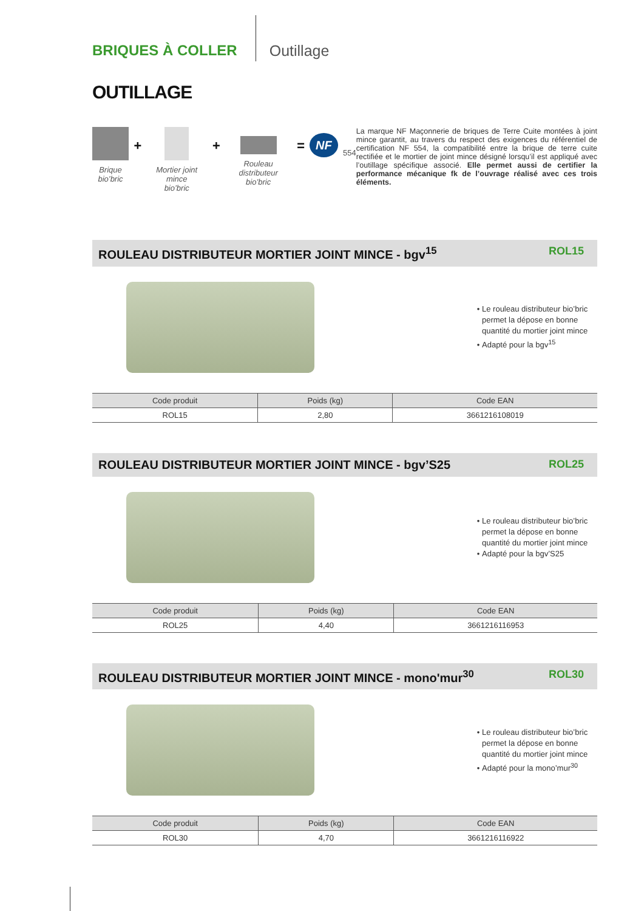BRIQUES À COLLER Outillage
OUTILLAGE
Brique
bio’bric
+
Mortier joint mince
bio’bric
+
Rouleau distributeur
bio’bric
=
NF
554
La marque NF Maçonnerie de briques de Terre Cuite montées à joint mince garantit, au travers du respect des exigences du référentiel de certification NF 554, la compatibilité entre la brique de terre cuite rectifiée et le mortier de joint mince désigné lorsqu’il est appliqué avec l’outillage spécifique associé. Elle permet aussi de certifier la performance mécanique fk de l’ouvrage réalisé avec ces trois éléments.
ROULEAU DISTRIBUTEUR MORTIER JOINT MINCE - bgv<sup>15</sup> ROL15
Le rouleau distributeur bio’bric permet la dépose en bonne quantité du mortier joint mince
Adapté pour la bgv<sup>15</sup>
| Code produit | Poids (kg) | Code EAN |
| --- | --- | --- |
| ROL15 | 2,80 | 3661216108019 |
ROULEAU DISTRIBUTEUR MORTIER JOINT MINCE - bgv’S25 ROL25
Le rouleau distributeur bio’bric permet la dépose en bonne quantité du mortier joint mince
Adapté pour la bgv’S25
| Code produit | Poids (kg) | Code EAN |
| --- | --- | --- |
| ROL25 | 4,40 | 3661216116953 |
ROULEAU DISTRIBUTEUR MORTIER JOINT MINCE - mono'mur<sup>30</sup> ROL30
Le rouleau distributeur bio’bric permet la dépose en bonne quantité du mortier joint mince
Adapté pour la mono’mur<sup>30</sup>
| Code produit | Poids (kg) | Code EAN |
| --- | --- | --- |
| ROL30 | 4,70 | 3661216116922 |